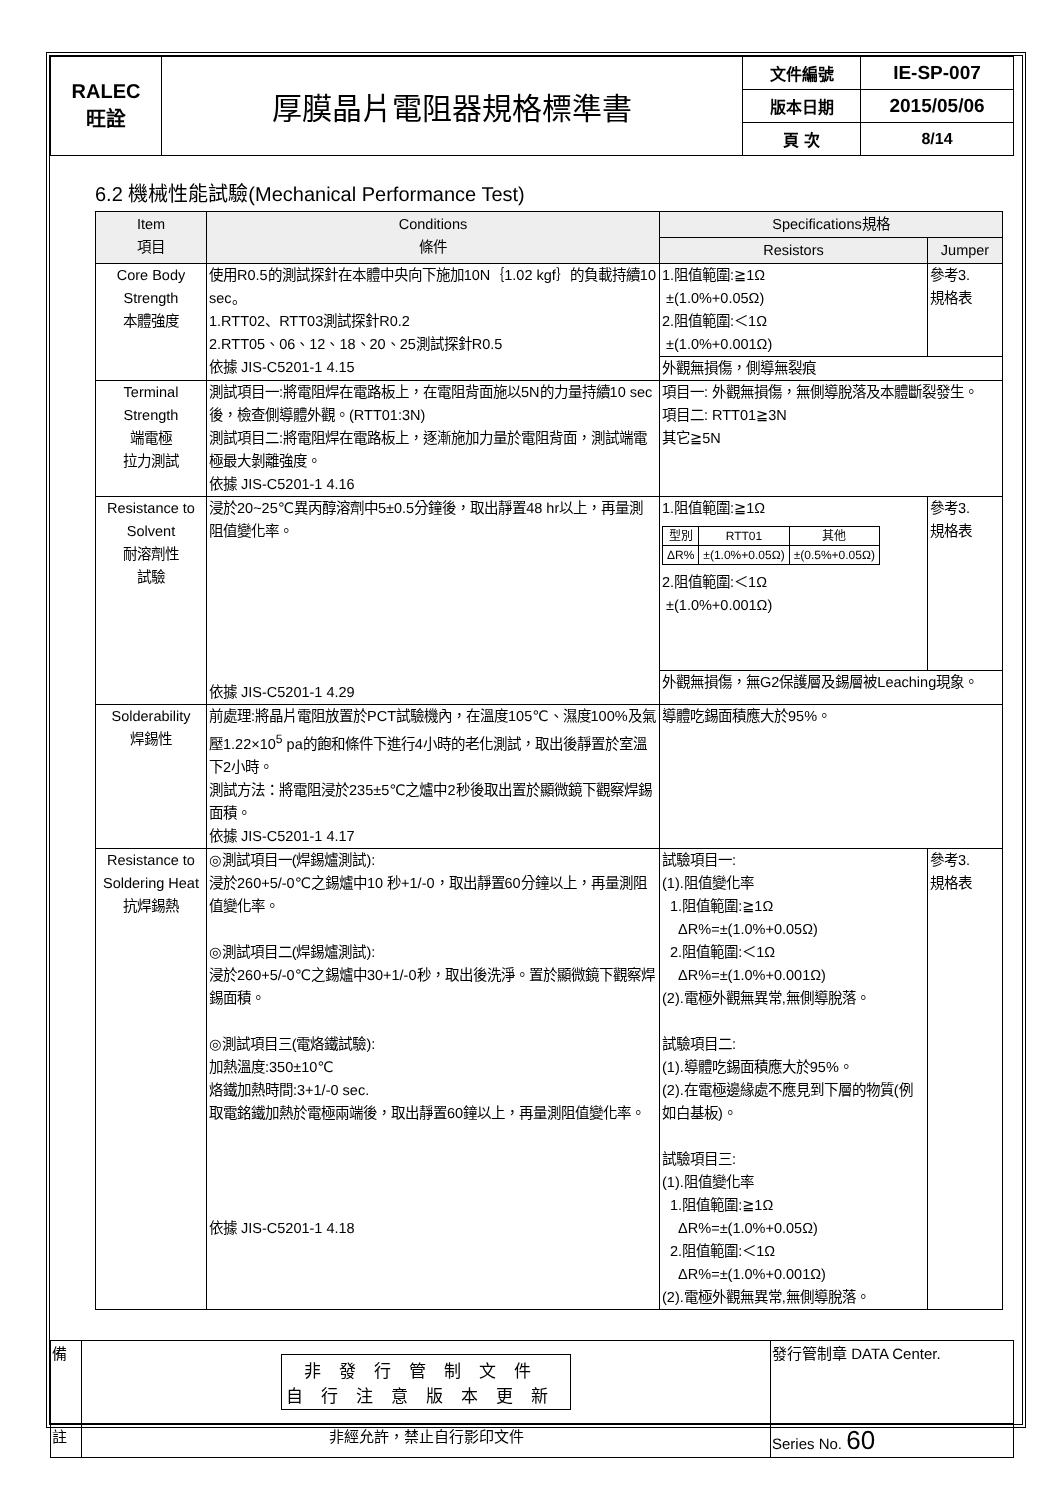| RALEC 旺詮 | 厚膜晶片電阻器規格標準書 | 文件編號 | IE-SP-007 |
| | | 版本日期 | 2015/05/06 |
| | | 頁 次 | 8/14 |
6.2 機械性能試驗(Mechanical Performance Test)
| Item 項目 | Conditions 條件 | Specifications規格 | |
| --- | --- | --- | --- |
| | | Resistors | Jumper |
| Core Body Strength 本體強度 | 使用R0.5的測試探針在本體中央向下施加10N｛1.02 kgf｝的負載持續10 sec。 1.RTT02、RTT03測試探針R0.2 2.RTT05、06、12、18、20、25測試探針R0.5 依據 JIS-C5201-1 4.15 | 1.阻值範圍:≧1Ω ±(1.0%+0.05Ω) 2.阻值範圍:＜1Ω ±(1.0%+0.001Ω) | 參考3. 規格表 |
| | | 外觀無損傷，側導無裂痕 | |
| Terminal Strength 端電極 拉力測試 | 測試項目一:將電阻焊在電路板上，在電阻背面施以5N的力量持續10 sec後，檢查側導體外觀。(RTT01:3N) 測試項目二:將電阻焊在電路板上，逐漸施加力量於電阻背面，測試端電極最大剝離強度。 依據 JIS-C5201-1 4.16 | 項目一: 外觀無損傷，無側導脫落及本體斷裂發生。 項目二: RTT01≧3N 其它≧5N | |
| Resistance to Solvent 耐溶劑性 試驗 | 浸於20~25℃異丙醇溶劑中5±0.5分鐘後，取出靜置48 hr以上，再量測阻值變化率。 依據 JIS-C5201-1 4.29 | 1.阻值範圍:≧1Ω / 型別 / RTT01 / 其他 / / ΔR% / ±(1.0%+0.05Ω) / ±(0.5%+0.05Ω) / 2.阻值範圍:＜1Ω ±(1.0%+0.001Ω) | 參考3. 規格表 |
| | | 外觀無損傷，無G2保護層及錫層被Leaching現象。 | |
| Solderability 焊錫性 | 前處理:將晶片電阻放置於PCT試驗機內，在溫度105℃、濕度100%及氣壓1.22×10<sup>5</sup> pa的飽和條件下進行4小時的老化測試，取出後靜置於室溫下2小時。 測試方法：將電阻浸於235±5℃之爐中2秒後取出置於顯微鏡下觀察焊錫面積。 依據 JIS-C5201-1 4.17 | 導體吃錫面積應大於95%。 | |
| Resistance to Soldering Heat 抗焊錫熱 | ◎測試項目一(焊錫爐測試): 浸於260+5/-0℃之錫爐中10 秒+1/-0，取出靜置60分鐘以上，再量測阻值變化率。 ◎測試項目二(焊錫爐測試): 浸於260+5/-0℃之錫爐中30+1/-0秒，取出後洗淨。置於顯微鏡下觀察焊錫面積。 ◎測試項目三(電烙鐵試驗): 加熱溫度:350±10℃ 烙鐵加熱時間:3+1/-0 sec. 取電銘鐵加熱於電極兩端後，取出靜置60鐘以上，再量測阻值變化率。 依據 JIS-C5201-1 4.18 | 試驗項目一: (1).阻值變化率 1.阻值範圍:≧1Ω ΔR%=±(1.0%+0.05Ω) 2.阻值範圍:＜1Ω ΔR%=±(1.0%+0.001Ω) (2).電極外觀無異常,無側導脫落。 試驗項目二: (1).導體吃錫面積應大於95%。 (2).在電極邊緣處不應見到下層的物質(例如白基板)。 試驗項目三: (1).阻值變化率 1.阻值範圍:≧1Ω ΔR%=±(1.0%+0.05Ω) 2.阻值範圍:＜1Ω ΔR%=±(1.0%+0.001Ω) (2).電極外觀無異常,無側導脫落。 | 參考3. 規格表 |
| 備 | 非發行管制文件 自行注意版本更新 | 發行管制章 DATA Center. |
| 註 | 非經允許，禁止自行影印文件 | Series No. 60 |